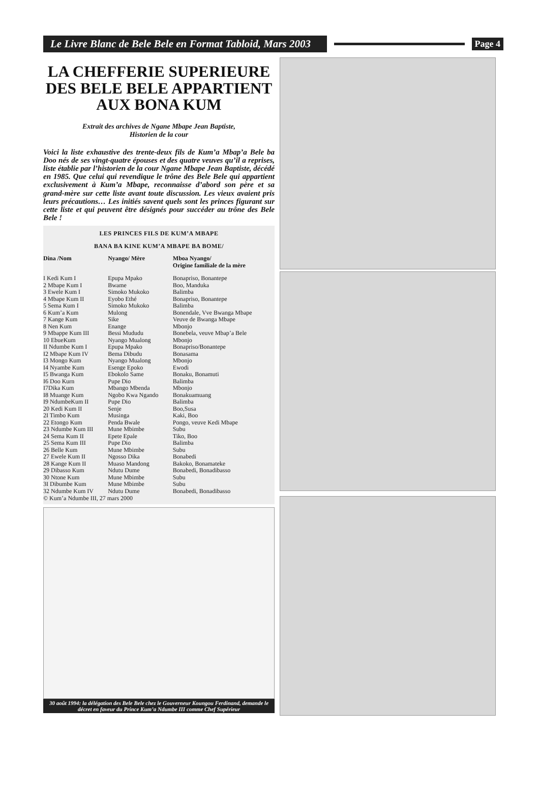Le Livre Blanc de Bele Bele en Format Tabloid, Mars 2003
Page 4
LA CHEFFERIE SUPERIEURE DES BELE BELE APPARTIENT AUX BONA KUM
Extrait des archives de Ngane Mbape Jean Baptiste,
Historien de la cour
Voici la liste exhaustive des trente-deux fils de Kum’a Mbap’a Bele ba Doo nés de ses vingt-quatre épouses et des quatre veuves qu’il a reprises, liste établie par l’historien de la cour Ngane Mbape Jean Baptiste, décédé en 1985. Que celui qui revendique le trône des Bele Bele qui appartient exclusivement à Kum’a Mbape, reconnaisse d’abord son père et sa grand-mère sur cette liste avant toute discussion. Les vieux avaient pris leurs précautions… Les initiés savent quels sont les princes figurant sur cette liste et qui peuvent être désignés pour succéder au trône des Bele Bele !
LES PRINCES FILS DE KUM’A MBAPE
BANA BA KINE KUM’A MBAPE BA BOME/
| Dina /Nom | Nyango/ Mère | Mboa Nyango/ Origine familiale de la mère |
| --- | --- | --- |
| I Kedi Kum I | Epupa Mpako | Bonapriso, Bonantepe |
| 2 Mbape Kum I | Bwame | Boo, Manduka |
| 3 Ewele Kum I | Simoko Mukoko | Balimba |
| 4 Mbape Kum II | Eyobo Ethé | Bonapriso, Bonantepe |
| 5 Sema Kum I | Simoko Mukoko | Balimba |
| 6 Kum’a Kum | Mulong | Bonendale, Vve Bwanga Mbape |
| 7 Kange Kum | Sike | Veuve de Bwanga Mbape |
| 8 Nen Kum | Enange | Mbonjo |
| 9 Mbappe Kum III | Bessi Mududu | Bonebela, veuve Mbap’a Bele |
| 10 EbueKum | Nyango Mualong | Mbonjo |
| II Ndumbe Kum I | Epupa Mpako | Bonapriso/Bonantepe |
| I2 Mbape Kum IV | Bema Dibudu | Bonasama |
| I3 Mongo Kum | Nyango Mualong | Mbonjo |
| I4 Nyambe Kum | Esenge Epoko | Ewodi |
| I5 Bwanga Kum | Ebokolo Same | Bonaku, Bonamuti |
| I6 Doo Kurn | Pupe Dio | Balimba |
| I7Dika Kum | Mbango Mbenda | Mbonjo |
| I8 Muange Kum | Ngobo Kwa Ngando | Bonakuamuang |
| I9 NdumbeKum II | Pupe Dio | Balimba |
| 20 Kedi Kum II | Senje | Boo,Susa |
| 2I Timbo Kum | Musinga | Kaki, Boo |
| 22 Etongo Kum | Penda Bwale | Pongo, veuve Kedi Mbape |
| 23 Ndumbe Kum III | Mune Mbimbe | Subu |
| 24 Sema Kum II | Epete Epale | Tiko, Boo |
| 25 Sema Kum III | Pupe Dio | Balimba |
| 26 Belle Kum | Mune Mbimbe | Subu |
| 27 Ewele Kum II | Ngosso Dika | Bonabedi |
| 28 Kange Kum II | Muaso Mandong | Bakoko, Bonamateke |
| 29 Dibasso Kum | Ndutu Dume | Bonabedi, Bonadibasso |
| 30 Ntone Kum | Mune Mbimbe | Subu |
| 3I Dibumbe Kum | Mune Mbimbe | Subu |
| 32 Ndumbe Kum IV | Ndutu Dume | Bonabedi, Bonadibasso |
© Kum’a Ndumbe III, 27 mars 2000
30 août 1994: la délégation des Bele Bele chez le Gouverneur Koungou Ferdinand, demande le décret en faveur du Prince Kum’a Ndumbe III comme Chef Supérieur